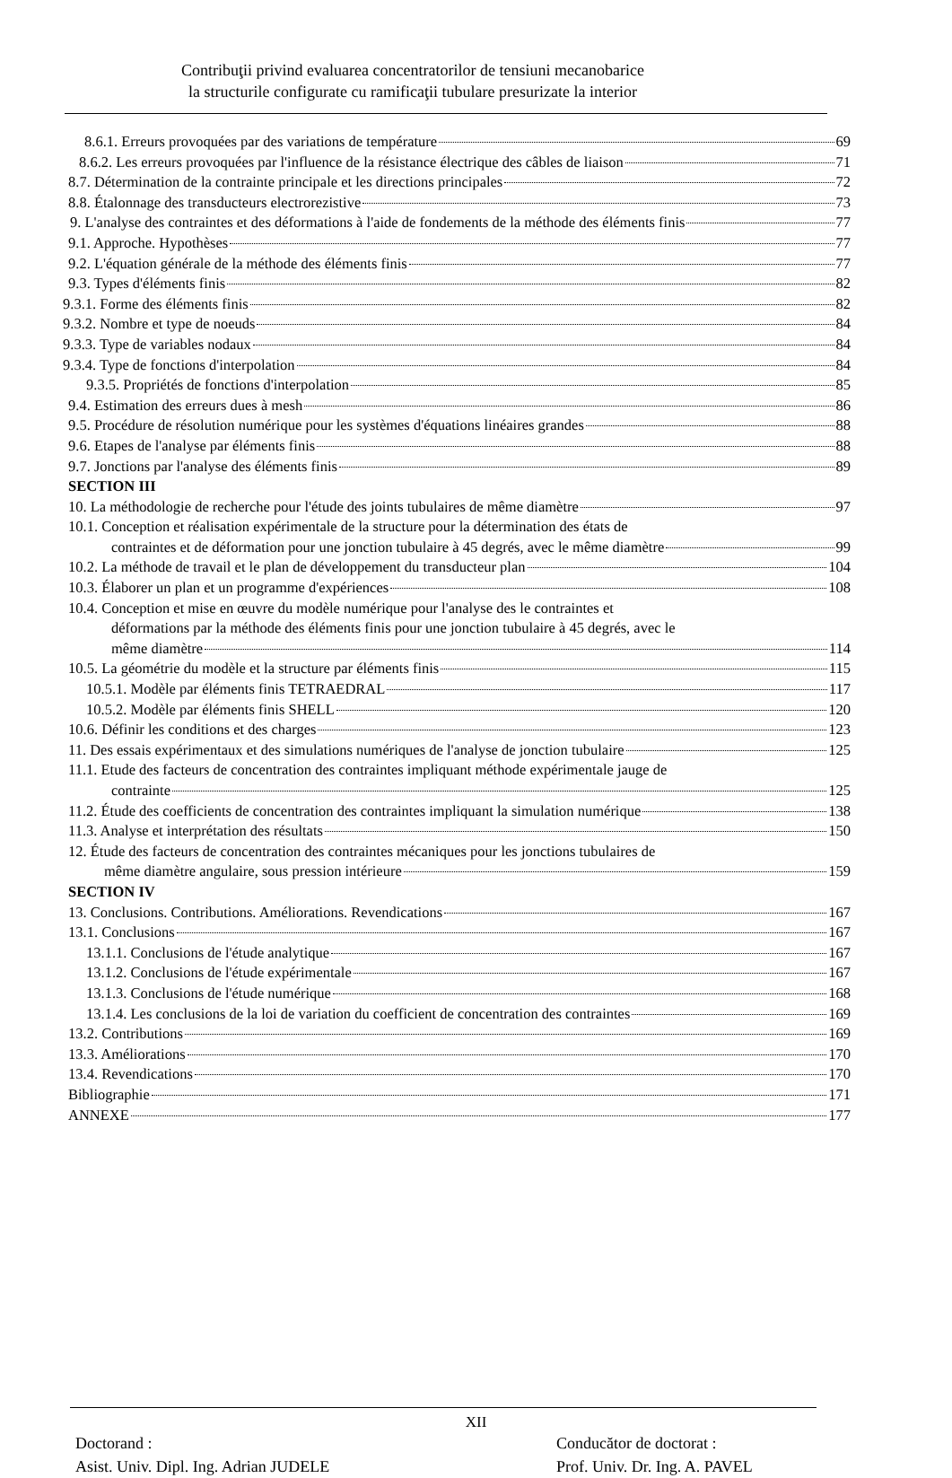Contribuţii privind evaluarea concentratorilor de tensiuni mecanobarice
la structurile configurate cu ramificaţii tubulare presurizate la interior
8.6.1. Erreurs provoquées par des variations de température 69
8.6.2. Les erreurs provoquées par l'influence de la résistance électrique des câbles de liaison 71
8.7. Détermination de la contrainte principale et les directions principales 72
8.8. Étalonnage des transducteurs electrorezistive 73
9. L'analyse des contraintes et des déformations à l'aide de fondements de la méthode des éléments finis 77
9.1. Approche. Hypothèses 77
9.2. L'équation générale de la méthode des éléments finis 77
9.3. Types d'éléments finis 82
9.3.1. Forme des éléments finis 82
9.3.2. Nombre et type de noeuds 84
9.3.3. Type de variables nodaux 84
9.3.4. Type de fonctions d'interpolation 84
9.3.5. Propriétés de fonctions d'interpolation 85
9.4. Estimation des erreurs dues à mesh 86
9.5. Procédure de résolution numérique pour les systèmes d'équations linéaires grandes 88
9.6. Etapes de l'analyse par éléments finis 88
9.7. Jonctions par l'analyse des éléments finis 89
SECTION III
10. La méthodologie de recherche pour l'étude des joints tubulaires de même diamètre 97
10.1. Conception et réalisation expérimentale de la structure pour la détermination des états de
contraintes et de déformation pour une jonction tubulaire à 45 degrés, avec le même diamètre 99
10.2. La méthode de travail et le plan de développement du transducteur plan 104
10.3. Élaborer un plan et un programme d'expériences 108
10.4. Conception et mise en œuvre du modèle numérique pour l'analyse des le contraintes et
déformations par la méthode des éléments finis pour une jonction tubulaire à 45 degrés, avec le
même diamètre 114
10.5. La géométrie du modèle et la structure par éléments finis 115
10.5.1. Modèle par éléments finis TETRAEDRAL 117
10.5.2. Modèle par éléments finis SHELL 120
10.6. Définir les conditions et des charges 123
11. Des essais expérimentaux et des simulations numériques de l'analyse de jonction tubulaire 125
11.1. Etude des facteurs de concentration des contraintes impliquant méthode expérimentale jauge de
contrainte 125
11.2. Étude des coefficients de concentration des contraintes impliquant la simulation numérique 138
11.3. Analyse et interprétation des résultats 150
12. Étude des facteurs de concentration des contraintes mécaniques pour les jonctions tubulaires de
même diamètre angulaire, sous pression intérieure 159
SECTION IV
13. Conclusions. Contributions. Améliorations. Revendications 167
13.1. Conclusions 167
13.1.1. Conclusions de l'étude analytique 167
13.1.2. Conclusions de l'étude expérimentale 167
13.1.3. Conclusions de l'étude numérique 168
13.1.4. Les conclusions de la loi de variation du coefficient de concentration des contraintes 169
13.2. Contributions 169
13.3. Améliorations 170
13.4. Revendications 170
Bibliographie 171
ANNEXE 177
XII
Doctorand :
Asist. Univ. Dipl. Ing. Adrian JUDELE
Conducător de doctorat :
Prof. Univ. Dr. Ing. A. PAVEL